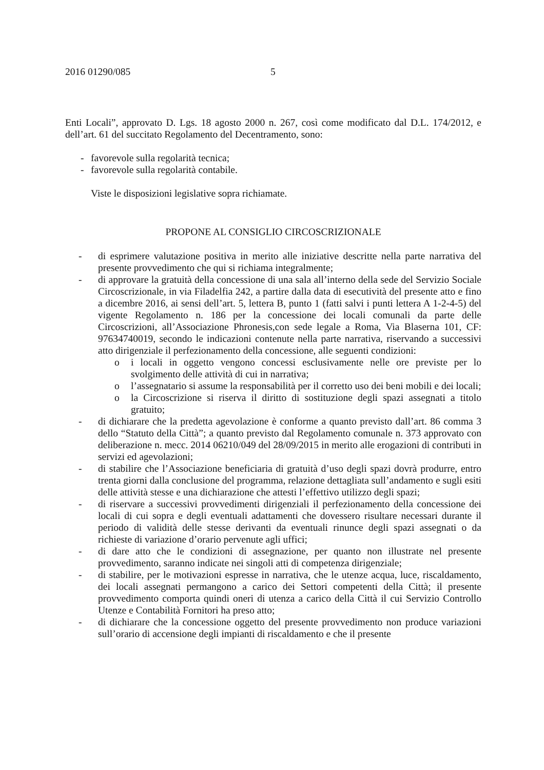2016 01290/085 5
Enti Locali”, approvato D. Lgs. 18 agosto 2000 n. 267, così come modificato dal D.L. 174/2012, e dell’art. 61 del succitato Regolamento del Decentramento, sono:
- favorevole sulla regolarità tecnica;
- favorevole sulla regolarità contabile.
Viste le disposizioni legislative sopra richiamate.
PROPONE AL CONSIGLIO CIRCOSCRIZIONALE
- di esprimere valutazione positiva in merito alle iniziative descritte nella parte narrativa del presente provvedimento che qui si richiama integralmente;
- di approvare la gratuità della concessione di una sala all’interno della sede del Servizio Sociale Circoscrizionale, in via Filadelfia 242, a partire dalla data di esecutività del presente atto e fino a dicembre 2016, ai sensi dell’art. 5, lettera B, punto 1 (fatti salvi i punti lettera A 1-2-4-5) del vigente Regolamento n. 186 per la concessione dei locali comunali da parte delle Circoscrizioni, all’Associazione Phronesis,con sede legale a Roma, Via Blaserna 101, CF: 97634740019, secondo le indicazioni contenute nella parte narrativa, riservando a successivi atto dirigenziale il perfezionamento della concessione, alle seguenti condizioni:
o i locali in oggetto vengono concessi esclusivamente nelle ore previste per lo svolgimento delle attività di cui in narrativa;
o l’assegnatario si assume la responsabilità per il corretto uso dei beni mobili e dei locali;
o la Circoscrizione si riserva il diritto di sostituzione degli spazi assegnati a titolo gratuito;
- di dichiarare che la predetta agevolazione è conforme a quanto previsto dall’art. 86 comma 3 dello “Statuto della Città”; a quanto previsto dal Regolamento comunale n. 373 approvato con deliberazione n. mecc. 2014 06210/049 del 28/09/2015 in merito alle erogazioni di contributi in servizi ed agevolazioni;
- di stabilire che l’Associazione beneficiaria di gratuità d’uso degli spazi dovrà produrre, entro trenta giorni dalla conclusione del programma, relazione dettagliata sull’andamento e sugli esiti delle attività stesse e una dichiarazione che attesti l’effettivo utilizzo degli spazi;
- di riservare a successivi provvedimenti dirigenziali il perfezionamento della concessione dei locali di cui sopra e degli eventuali adattamenti che dovessero risultare necessari durante il periodo di validità delle stesse derivanti da eventuali rinunce degli spazi assegnati o da richieste di variazione d’orario pervenute agli uffici;
- di dare atto che le condizioni di assegnazione, per quanto non illustrate nel presente provvedimento, saranno indicate nei singoli atti di competenza dirigenziale;
- di stabilire, per le motivazioni espresse in narrativa, che le utenze acqua, luce, riscaldamento, dei locali assegnati permangono a carico dei Settori competenti della Città; il presente provvedimento comporta quindi oneri di utenza a carico della Città il cui Servizio Controllo Utenze e Contabilità Fornitori ha preso atto;
- di dichiarare che la concessione oggetto del presente provvedimento non produce variazioni sull’orario di accensione degli impianti di riscaldamento e che il presente